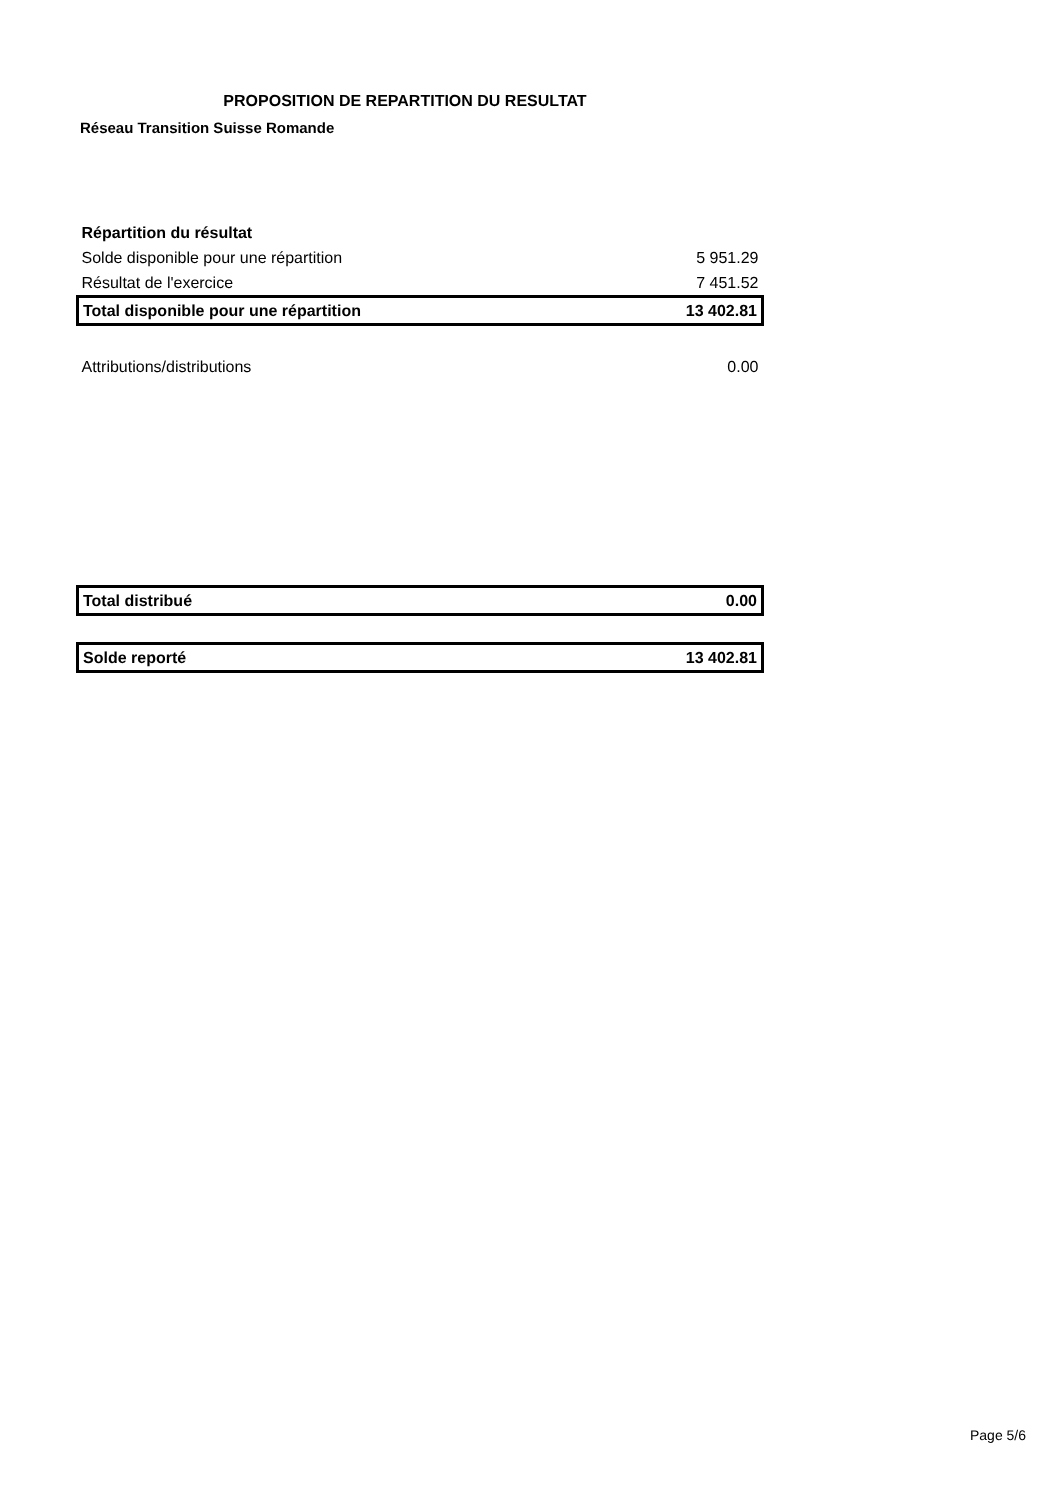PROPOSITION DE REPARTITION DU RESULTAT
Réseau Transition Suisse Romande
| Répartition du résultat | |
| Solde disponible pour une répartition | 5 951.29 |
| Résultat de l'exercice | 7 451.52 |
| Total disponible pour une répartition | 13 402.81 |
| Attributions/distributions | 0.00 |
| Total distribué | 0.00 |
| Solde reporté | 13 402.81 |
Page 5/6